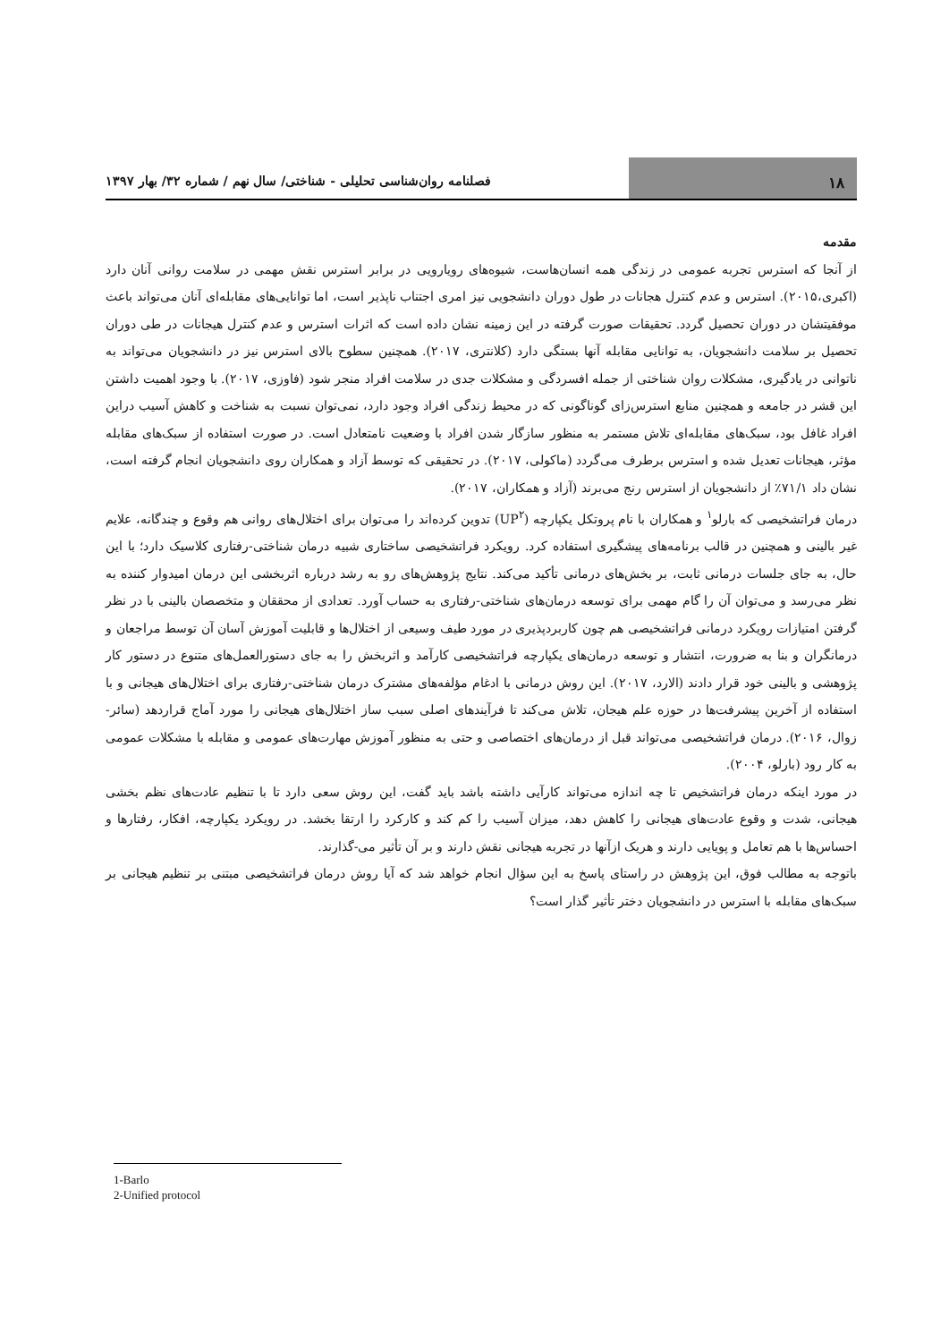۱۸
فصلنامه روان‌شناسی تحلیلی - شناختی/ سال نهم / شماره ۳۲/ بهار ۱۳۹۷
مقدمه
از آنجا که استرس تجربه عمومی در زندگی همه انسان‌هاست، شیوه‌های رویارویی در برابر استرس نقش مهمی در سلامت روانی آنان دارد (اکبری،۲۰۱۵). استرس و عدم کنترل هجانات در طول دوران دانشجویی نیز امری اجتناب ناپذیر است، اما توانایی‌های مقابله‌ای آنان می‌تواند باعث موفقیتشان در دوران تحصیل گردد. تحقیقات صورت گرفته در این زمینه نشان داده است که اثرات استرس و عدم کنترل هیجانات در طی دوران تحصیل بر سلامت دانشجویان، به توانایی مقابله آنها بستگی دارد (کلانتری، ۲۰۱۷). همچنین سطوح بالای استرس نیز در دانشجویان می‌تواند به ناتوانی در یادگیری، مشکلات روان شناختی از جمله افسردگی و مشکلات جدی در سلامت افراد منجر شود (فاوزی، ۲۰۱۷). با وجود اهمیت داشتن این قشر در جامعه و همچنین منابع استرس‌زای گوناگونی که در محیط زندگی افراد وجود دارد، نمی‌توان نسبت به شناخت و کاهش آسیب دراین افراد غافل بود، سبک‌های مقابله‌ای تلاش مستمر به منظور سازگار شدن افراد با وضعیت نامتعادل است. در صورت استفاده از سبک‌های مقابله مؤثر، هیجانات تعدیل شده و استرس برطرف می‌گردد (ماکولی، ۲۰۱۷). در تحقیقی که توسط آزاد و همکاران روی دانشجویان انجام گرفته است، نشان داد ۷۱/۱٪ از دانشجویان از استرس رنج می‌برند (آزاد و همکاران، ۲۰۱۷).
درمان فراتشخیصی که بارلو<sup>۱</sup> و همکاران با نام پروتکل یکپارچه (UP<sup>۲</sup>) تدوین کرده‌اند را می‌توان برای اختلال‌های روانی هم وقوع و چندگانه، علایم غیر بالینی و همچنین در قالب برنامه‌های پیشگیری استفاده کرد. رویکرد فراتشخیصی ساختاری شبیه درمان شناختی-رفتاری کلاسیک دارد؛ با این حال، به جای جلسات درمانی ثابت، بر بخش‌های درمانی تأکید می‌کند. نتایج پژوهش‌های رو به رشد درباره اثربخشی این درمان امیدوار کننده به نظر می‌رسد و می‌توان آن را گام مهمی برای توسعه درمان‌های شناختی-رفتاری به حساب آورد. تعدادی از محققان و متخصصان بالینی با در نظر گرفتن امتیازات رویکرد درمانی فراتشخیصی هم چون کاربردپذیری در مورد طیف وسیعی از اختلال‌ها و قابلیت آموزش آسان آن توسط مراجعان و درمانگران و بنا به ضرورت، انتشار و توسعه درمان‌های یکپارچه فراتشخیصی کارآمد و اثربخش را به جای دستورالعمل‌های متنوع در دستور کار پژوهشی و بالینی خود قرار دادند (الارد، ۲۰۱۷). این روش درمانی با ادغام مؤلفه‌های مشترک درمان شناختی-رفتاری برای اختلال‌های هیجانی و با استفاده از آخرین پیشرفت‌ها در حوزه علم هیجان، تلاش می‌کند تا فرآیندهای اصلی سبب ساز اختلال‌های هیجانی را مورد آماج قراردهد (سائر-زوال، ۲۰۱۶). درمان فراتشخیصی می‌تواند قبل از درمان‌های اختصاصی و حتی به منظور آموزش مهارت‌های عمومی و مقابله با مشکلات عمومی به کار رود (بارلو، ۲۰۰۴).
در مورد اینکه درمان فراتشخیص تا چه اندازه می‌تواند کارآیی داشته باشد باید گفت، این روش سعی دارد تا با تنظیم عادت‌های نظم بخشی هیجانی، شدت و وقوع عادت‌های هیجانی را کاهش دهد، میزان آسیب را کم کند و کارکرد را ارتقا بخشد. در رویکرد یکپارچه، افکار، رفتارها و احساس‌ها با هم تعامل و پویایی دارند و هریک ازآنها در تجربه هیجانی نقش دارند و بر آن تأثیر می-گذارند.
باتوجه به مطالب فوق، این پژوهش در راستای پاسخ به این سؤال انجام خواهد شد که آیا روش درمان فراتشخیصی مبتنی بر تنظیم هیجانی بر سبک‌های مقابله با استرس در دانشجویان دختر تأثیر گذار است؟
1-Barlo
2-Unified protocol